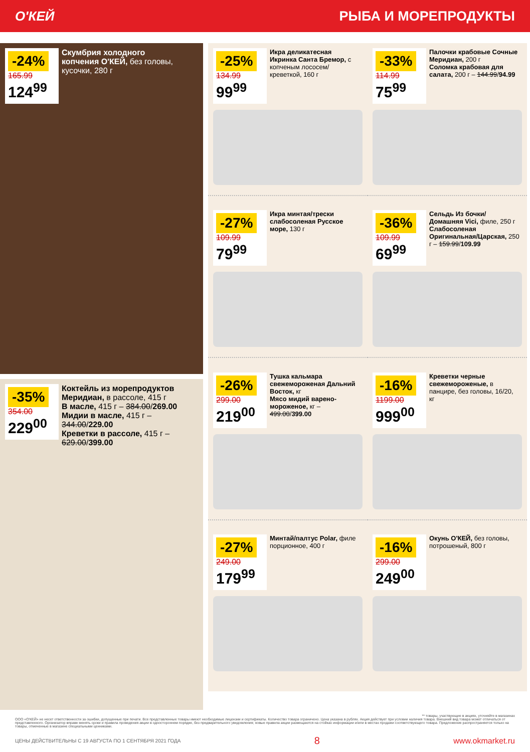О'КЕЙ РЫБА И МОРЕПРОДУКТЫ
-24%
165.99
124<sup>99</sup>
Скумбрия холодного копчения О'КЕЙ, без головы, кусочки, 280 г
-35%
354.00
229<sup>00</sup>
Коктейль из морепродуктов Меридиан, в рассоле, 415 г
В масле, 415 г – 384.00/269.00
Мидии в масле, 415 г – 344.00/229.00
Креветки в рассоле, 415 г – 629.00/399.00
-25%
134.99
99<sup>99</sup>
Икра деликатесная Икринка Санта Бремор, с копченым лососем/креветкой, 160 г
-33%
114.99
75<sup>99</sup>
Палочки крабовые Сочные Меридиан, 200 г
Соломка крабовая для салата, 200 г – 144.99/94.99
-27%
109.99
79<sup>99</sup>
Икра минтая/трески слабосоленая Русское море, 130 г
-36%
109.99
69<sup>99</sup>
Сельдь Из бочки/Домашняя Vici, филе, 250 г
Слабосоленая Оригинальная/Царская, 250 г – 159.99/109.99
-26%
299.00
219<sup>00</sup>
Тушка кальмара свежемороженая Дальний Восток, кг
Мясо мидий варено-мороженое, кг – 499.00/399.00
-16%
1199.00
999<sup>00</sup>
Креветки черные свежемороженые, в панцире, без головы, 16/20, кг
-27%
249.00
179<sup>99</sup>
Минтай/палтус Polar, филе порционное, 400 г
-16%
299.00
249<sup>00</sup>
Окунь О'КЕЙ, без головы, потрошеный, 800 г
** товары, участвующие в акциях, уточняйте в магазинах
ООО «О'КЕЙ» не несет ответственности за ошибки, допущенные при печати. Все представленные товары имеют необходимые лицензии и сертификаты. Количество товара ограничено. Цена указана в рублях. Акция действует при условии наличия товара. Внешний вид товара может отличаться от представленного. Организатор вправе менять сроки и правила проведения акции в одностороннем порядке, без предварительного уведомления; новые правила акции размещаются на стойках информации и/или в местах продажи соответствующего товара. Предложение распространяется только на товары, отмеченные в магазине специальными ценниками.
ЦЕНЫ ДЕЙСТВИТЕЛЬНЫ С 19 АВГУСТА ПО 1 СЕНТЯБРЯ 2021 ГОДА 8 www.okmarket.ru